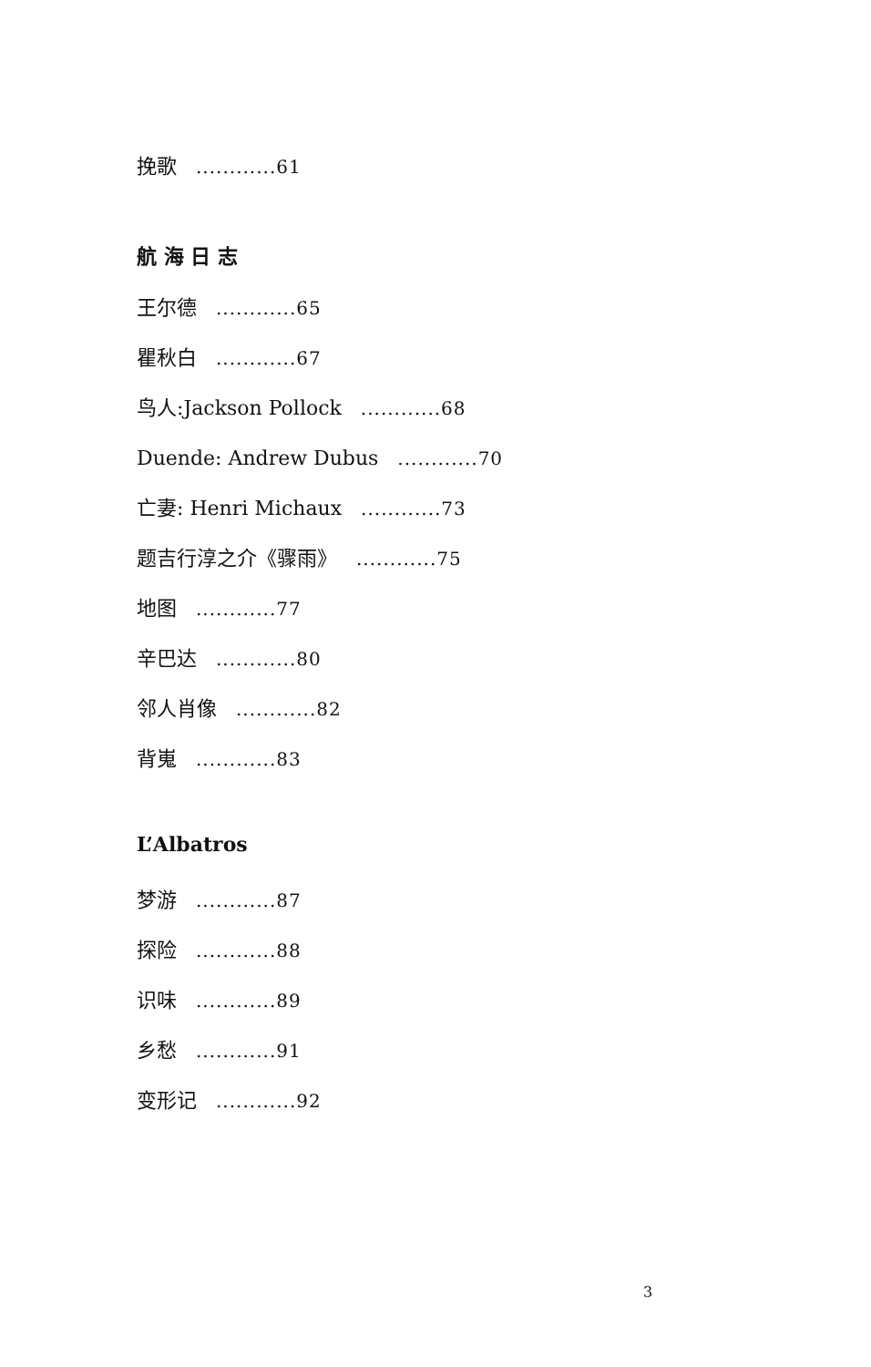挽歌 ............61
航 海 日 志
王尔德 ............65
瞿秋白 ............67
鸟人:Jackson Pollock ............68
Duende: Andrew Dubus ............70
亡妻: Henri Michaux ............73
题吉行淳之介《骤雨》 ............75
地图 ............77
辛巴达 ............80
邻人肖像 ............82
背嵬 ............83
L’Albatros
梦游 ............87
探险 ............88
识味 ............89
乡愁 ............91
变形记 ............92
3